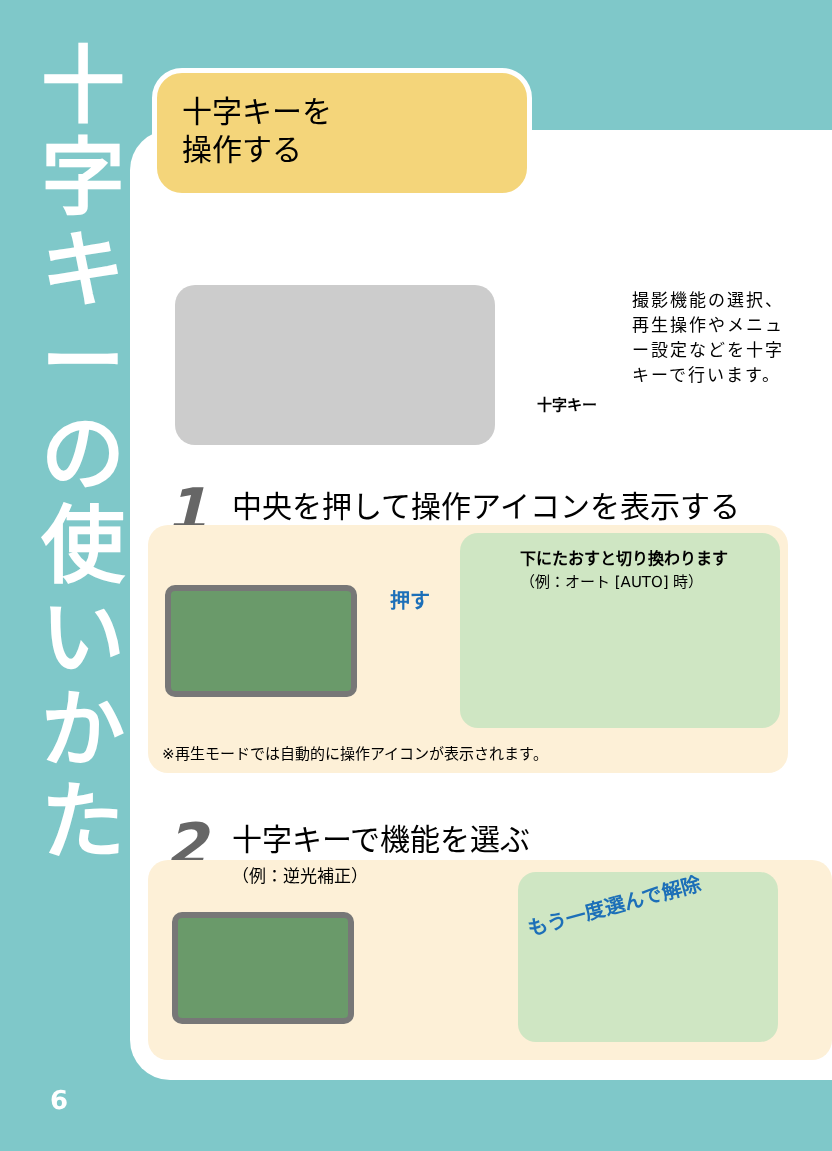十
字
キ
ー
の
使
い
か
た
十字キーを
操作する
撮影機能の選択、再生操作やメニュー設定などを十字キーで行います。
十字キー
1 中央を押して操作アイコンを表示する
押す
下にたおすと切り換わります
（例：オート [AUTO] 時）
※再生モードでは自動的に操作アイコンが表示されます。
2 十字キーで機能を選ぶ
（例：逆光補正）
もう一度選んで解除
6